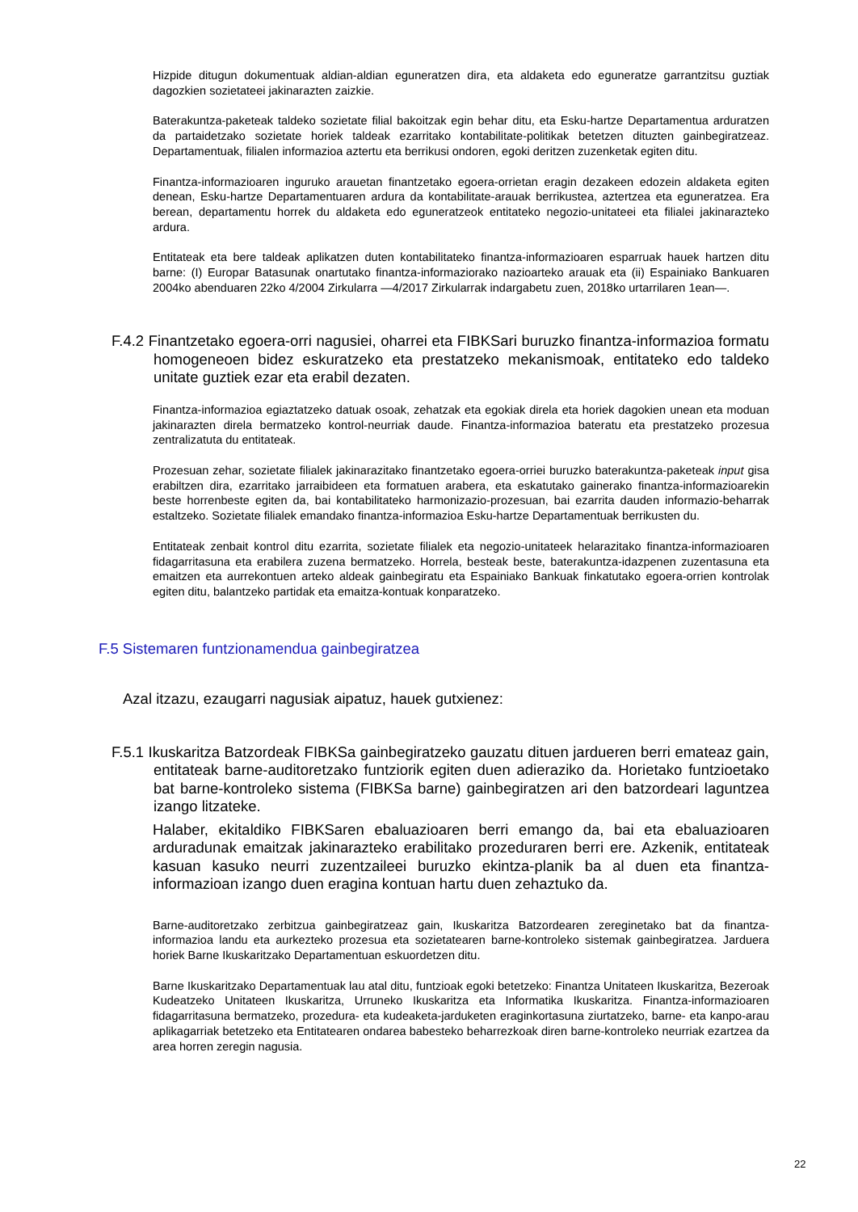Hizpide ditugun dokumentuak aldian-aldian eguneratzen dira, eta aldaketa edo eguneratze garrantzitsu guztiak dagozkien sozietateei jakinarazten zaizkie.
Baterakuntza-paketeak taldeko sozietate filial bakoitzak egin behar ditu, eta Esku-hartze Departamentua arduratzen da partaidetzako sozietate horiek taldeak ezarritako kontabilitate-politikak betetzen dituzten gainbegiratzeaz. Departamentuak, filialen informazioa aztertu eta berrikusi ondoren, egoki deritzen zuzenketak egiten ditu.
Finantza-informazioaren inguruko arauetan finantzetako egoera-orrietan eragin dezakeen edozein aldaketa egiten denean, Esku-hartze Departamentuaren ardura da kontabilitate-arauak berrikustea, aztertzea eta eguneratzea. Era berean, departamentu horrek du aldaketa edo eguneratzeok entitateko negozio-unitateei eta filialei jakinarazteko ardura.
Entitateak eta bere taldeak aplikatzen duten kontabilitateko finantza-informazioaren esparruak hauek hartzen ditu barne: (I) Europar Batasunak onartutako finantza-informaziorako nazioarteko arauak eta (ii) Espainiako Bankuaren 2004ko abenduaren 22ko 4/2004 Zirkularra —4/2017 Zirkularrak indargabetu zuen, 2018ko urtarrilaren 1ean—.
F.4.2 Finantzetako egoera-orri nagusiei, oharrei eta FIBKSari buruzko finantza-informazioa formatu homogeneoen bidez eskuratzeko eta prestatzeko mekanismoak, entitateko edo taldeko unitate guztiek ezar eta erabil dezaten.
Finantza-informazioa egiaztatzeko datuak osoak, zehatzak eta egokiak direla eta horiek dagokien unean eta moduan jakinarazten direla bermatzeko kontrol-neurriak daude. Finantza-informazioa bateratu eta prestatzeko prozesua zentralizatuta du entitateak.
Prozesuan zehar, sozietate filialek jakinarazitako finantzetako egoera-orriei buruzko baterakuntza-paketeak input gisa erabiltzen dira, ezarritako jarraibideen eta formatuen arabera, eta eskatutako gainerako finantza-informazioarekin beste horrenbeste egiten da, bai kontabilitateko harmonizazio-prozesuan, bai ezarrita dauden informazio-beharrak estaltzeko. Sozietate filialek emandako finantza-informazioa Esku-hartze Departamentuak berrikusten du.
Entitateak zenbait kontrol ditu ezarrita, sozietate filialek eta negozio-unitateek helarazitako finantza-informazioaren fidagarritasuna eta erabilera zuzena bermatzeko. Horrela, besteak beste, baterakuntza-idazpenen zuzentasuna eta emaitzen eta aurrekontuen arteko aldeak gainbegiratu eta Espainiako Bankuak finkatutako egoera-orrien kontrolak egiten ditu, balantzeko partidak eta emaitza-kontuak konparatzeko.
F.5 Sistemaren funtzionamendua gainbegiratzea
Azal itzazu, ezaugarri nagusiak aipatuz, hauek gutxienez:
F.5.1 Ikuskaritza Batzordeak FIBKSa gainbegiratzeko gauzatu dituen jardueren berri emateaz gain, entitateak barne-auditoretzako funtziorik egiten duen adieraziko da. Horietako funtzioetako bat barne-kontroleko sistema (FIBKSa barne) gainbegiratzen ari den batzordeari laguntzea izango litzateke.
Halaber, ekitaldiko FIBKSaren ebaluazioaren berri emango da, bai eta ebaluazioaren arduradunak emaitzak jakinarazteko erabilitako prozeduraren berri ere. Azkenik, entitateak kasuan kasuko neurri zuzentzaileei buruzko ekintza-planik ba al duen eta finantza-informazioan izango duen eragina kontuan hartu duen zehaztuko da.
Barne-auditoretzako zerbitzua gainbegiratzeaz gain, Ikuskaritza Batzordearen zereginetako bat da finantza-informazioa landu eta aurkezteko prozesua eta sozietatearen barne-kontroleko sistemak gainbegiratzea. Jarduera horiek Barne Ikuskaritzako Departamentuan eskuordetzen ditu.
Barne Ikuskaritzako Departamentuak lau atal ditu, funtzioak egoki betetzeko: Finantza Unitateen Ikuskaritza, Bezeroak Kudeatzeko Unitateen Ikuskaritza, Urruneko Ikuskaritza eta Informatika Ikuskaritza. Finantza-informazioaren fidagarritasuna bermatzeko, prozedura- eta kudeaketa-jarduketen eraginkortasuna ziurtatzeko, barne- eta kanpo-arau aplikagarriak betetzeko eta Entitatearen ondarea babesteko beharrezkoak diren barne-kontroleko neurriak ezartzea da area horren zeregin nagusia.
22